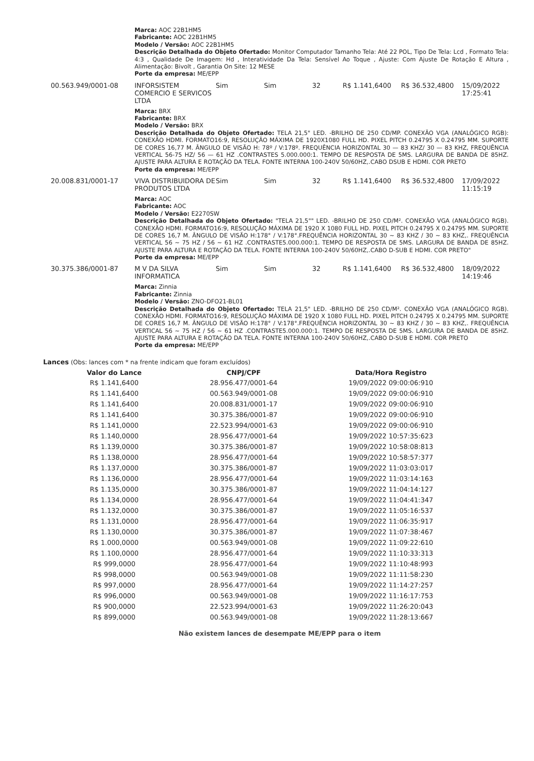Marca: AOC 22B1HM5
Fabricante: AOC 22B1HM5
Modelo / Versão: AOC 22B1HM5
Descrição Detalhada do Objeto Ofertado: Monitor Computador Tamanho Tela: Até 22 POL, Tipo De Tela: Lcd , Formato Tela: 4:3 , Qualidade De Imagem: Hd , Interatividade Da Tela: Sensível Ao Toque , Ajuste: Com Ajuste De Rotação E Altura , Alimentação: Bivolt , Garantia On Site: 12 MESE
Porte da empresa: ME/EPP
00.563.949/0001-08 INFORSISTEM COMERCIO E SERVICOS LTDA
Sim Sim 32 R$ 1.141,6400 R$ 36.532,4800 15/09/2022
17:25:41
Marca: BRX
Fabricante: BRX
Modelo / Versão: BRX
Descrição Detalhada do Objeto Ofertado: TELA 21,5" LED. -BRILHO DE 250 CD/MP. CONEXÃO VGA (ANALÓGICO RGB): CONEXÃO HDMI. FORMATO16:9, RESOLUÇÃO MÁXIMA DE 1920X1080 FULL HD. PIXEL PITCH 0.24795 X 0.24795 MM. SUPORTE DE CORES 16,77 M. ÂNGULO DE VISÃO H: 78º / V:178º. FREQUÊNCIA HORIZONTAL 30 — 83 KHZ/ 30 — 83 KHZ, FREQUÊNCIA VERTICAL 56-75 HZ/ 56 — 61 HZ .CONTRASTES 5.000.000:1. TEMPO DE RESPOSTA DE 5MS. LARGURA DE BANDA DE 85HZ. AJUSTE PARA ALTURA E ROTAÇÃO DA TELA. FONTE INTERNA 100-240V 50/60HZ,.CABO DSUB E HDMI. COR PRETO
Porte da empresa: ME/EPP
20.008.831/0001-17 VIVA DISTRIBUIDORA DE PRODUTOS LTDA
Sim Sim 32 R$ 1.141,6400 R$ 36.532,4800 17/09/2022
11:15:19
Marca: AOC
Fabricante: AOC
Modelo / Versão: E2270SW
Descrição Detalhada do Objeto Ofertado: "TELA 21,5"" LED. -BRILHO DE 250 CD/M². CONEXÃO VGA (ANALÓGICO RGB). CONEXÃO HDMI. FORMATO16:9, RESOLUÇÃO MÁXIMA DE 1920 X 1080 FULL HD. PIXEL PITCH 0.24795 X 0.24795 MM. SUPORTE DE CORES 16,7 M. ÂNGULO DE VISÃO H:178° / V:178°.FREQUÊNCIA HORIZONTAL 30 ~ 83 KHZ / 30 ~ 83 KHZ,. FREQUÊNCIA VERTICAL 56 ~ 75 HZ / 56 ~ 61 HZ .CONTRASTE5.000.000:1. TEMPO DE RESPOSTA DE 5MS. LARGURA DE BANDA DE 85HZ. AJUSTE PARA ALTURA E ROTAÇÃO DA TELA. FONTE INTERNA 100-240V 50/60HZ,.CABO D-SUB E HDMI. COR PRETO"
Porte da empresa: ME/EPP
30.375.386/0001-87 M V DA SILVA INFORMATICA
Sim Sim 32 R$ 1.141,6400 R$ 36.532,4800 18/09/2022
14:19:46
Marca: Zinnia
Fabricante: Zinnia
Modelo / Versão: ZNO-DFO21-BL01
Descrição Detalhada do Objeto Ofertado: TELA 21,5" LED. -BRILHO DE 250 CD/M². CONEXÃO VGA (ANALÓGICO RGB). CONEXÃO HDMI. FORMATO16:9, RESOLUÇÃO MÁXIMA DE 1920 X 1080 FULL HD. PIXEL PITCH 0.24795 X 0.24795 MM. SUPORTE DE CORES 16,7 M. ÂNGULO DE VISÃO H:178° / V:178°.FREQUÊNCIA HORIZONTAL 30 ~ 83 KHZ / 30 ~ 83 KHZ,. FREQUÊNCIA VERTICAL 56 ~ 75 HZ / 56 ~ 61 HZ .CONTRASTE5.000.000:1. TEMPO DE RESPOSTA DE 5MS. LARGURA DE BANDA DE 85HZ. AJUSTE PARA ALTURA E ROTAÇÃO DA TELA. FONTE INTERNA 100-240V 50/60HZ,.CABO D-SUB E HDMI. COR PRETO
Porte da empresa: ME/EPP
Lances (Obs: lances com * na frente indicam que foram excluídos)
| Valor do Lance | CNPJ/CPF | Data/Hora Registro |
| --- | --- | --- |
| R$ 1.141,6400 | 28.956.477/0001-64 | 19/09/2022 09:00:06:910 |
| R$ 1.141,6400 | 00.563.949/0001-08 | 19/09/2022 09:00:06:910 |
| R$ 1.141,6400 | 20.008.831/0001-17 | 19/09/2022 09:00:06:910 |
| R$ 1.141,6400 | 30.375.386/0001-87 | 19/09/2022 09:00:06:910 |
| R$ 1.141,0000 | 22.523.994/0001-63 | 19/09/2022 09:00:06:910 |
| R$ 1.140,0000 | 28.956.477/0001-64 | 19/09/2022 10:57:35:623 |
| R$ 1.139,0000 | 30.375.386/0001-87 | 19/09/2022 10:58:08:813 |
| R$ 1.138,0000 | 28.956.477/0001-64 | 19/09/2022 10:58:57:377 |
| R$ 1.137,0000 | 30.375.386/0001-87 | 19/09/2022 11:03:03:017 |
| R$ 1.136,0000 | 28.956.477/0001-64 | 19/09/2022 11:03:14:163 |
| R$ 1.135,0000 | 30.375.386/0001-87 | 19/09/2022 11:04:14:127 |
| R$ 1.134,0000 | 28.956.477/0001-64 | 19/09/2022 11:04:41:347 |
| R$ 1.132,0000 | 30.375.386/0001-87 | 19/09/2022 11:05:16:537 |
| R$ 1.131,0000 | 28.956.477/0001-64 | 19/09/2022 11:06:35:917 |
| R$ 1.130,0000 | 30.375.386/0001-87 | 19/09/2022 11:07:38:467 |
| R$ 1.000,0000 | 00.563.949/0001-08 | 19/09/2022 11:09:22:610 |
| R$ 1.100,0000 | 28.956.477/0001-64 | 19/09/2022 11:10:33:313 |
| R$ 999,0000 | 28.956.477/0001-64 | 19/09/2022 11:10:48:993 |
| R$ 998,0000 | 00.563.949/0001-08 | 19/09/2022 11:11:58:230 |
| R$ 997,0000 | 28.956.477/0001-64 | 19/09/2022 11:14:27:257 |
| R$ 996,0000 | 00.563.949/0001-08 | 19/09/2022 11:16:17:753 |
| R$ 900,0000 | 22.523.994/0001-63 | 19/09/2022 11:26:20:043 |
| R$ 899,0000 | 00.563.949/0001-08 | 19/09/2022 11:28:13:667 |
Não existem lances de desempate ME/EPP para o item